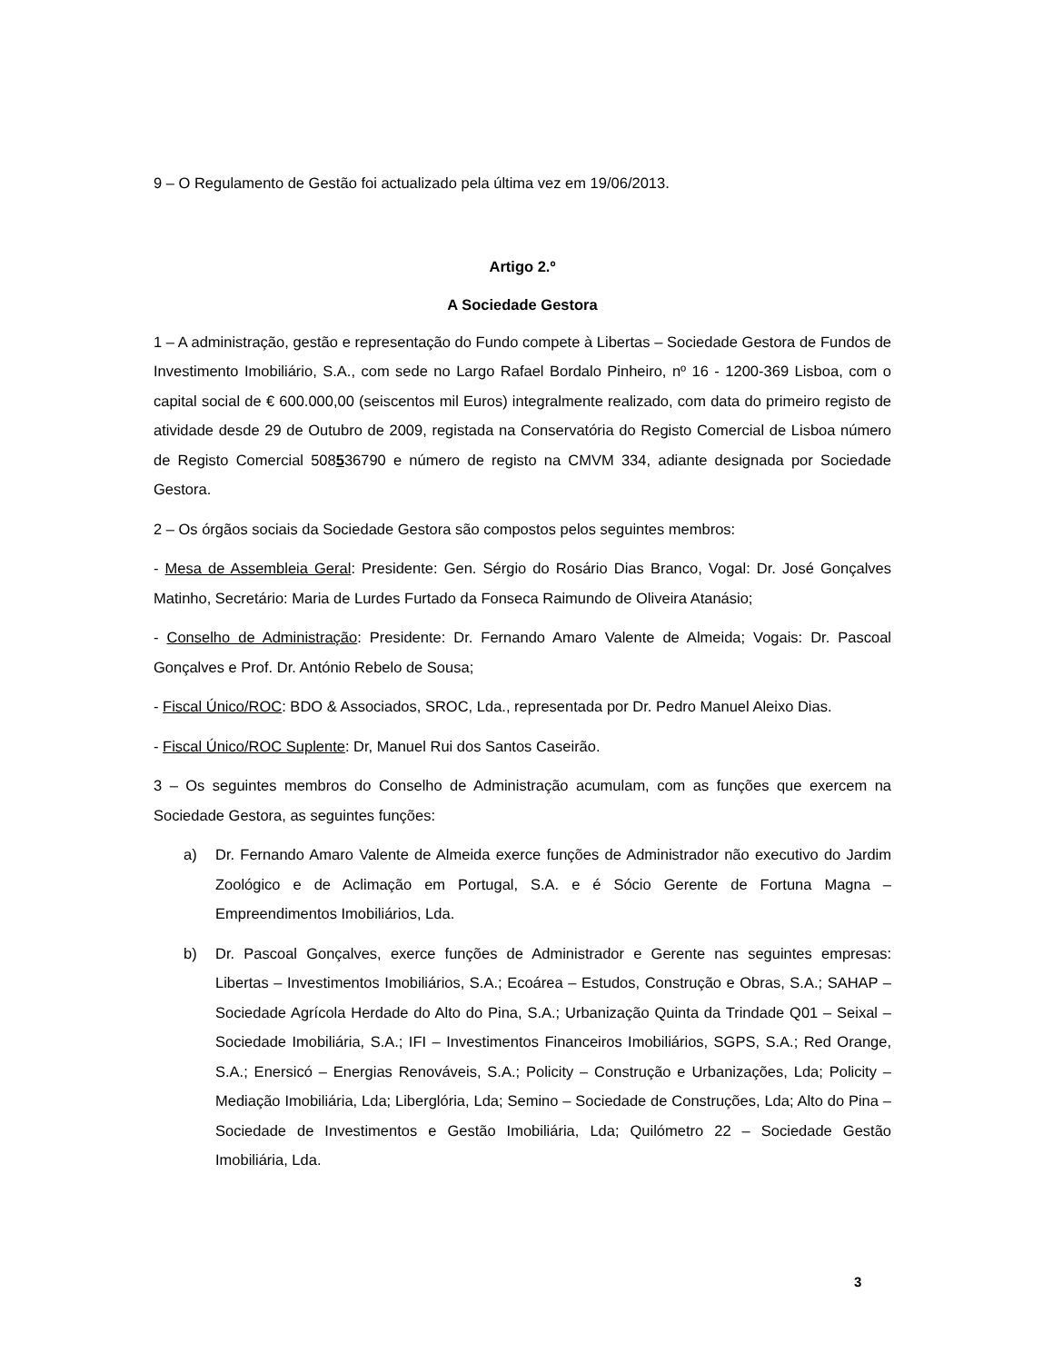9 – O Regulamento de Gestão foi actualizado pela última vez em 19/06/2013.
Artigo 2.º
A Sociedade Gestora
1 – A administração, gestão e representação do Fundo compete à Libertas – Sociedade Gestora de Fundos de Investimento Imobiliário, S.A., com sede no Largo Rafael Bordalo Pinheiro, nº 16 - 1200-369 Lisboa, com o capital social de € 600.000,00 (seiscentos mil Euros) integralmente realizado, com data do primeiro registo de atividade desde 29 de Outubro de 2009, registada na Conservatória do Registo Comercial de Lisboa número de Registo Comercial 508536790 e número de registo na CMVM 334, adiante designada por Sociedade Gestora.
2 – Os órgãos sociais da Sociedade Gestora são compostos pelos seguintes membros:
- Mesa de Assembleia Geral: Presidente: Gen. Sérgio do Rosário Dias Branco, Vogal: Dr. José Gonçalves Matinho, Secretário: Maria de Lurdes Furtado da Fonseca Raimundo de Oliveira Atanásio;
- Conselho de Administração: Presidente: Dr. Fernando Amaro Valente de Almeida; Vogais: Dr. Pascoal Gonçalves e Prof. Dr. António Rebelo de Sousa;
- Fiscal Único/ROC: BDO & Associados, SROC, Lda., representada por Dr. Pedro Manuel Aleixo Dias.
- Fiscal Único/ROC Suplente: Dr, Manuel Rui dos Santos Caseirão.
3 – Os seguintes membros do Conselho de Administração acumulam, com as funções que exercem na Sociedade Gestora, as seguintes funções:
a) Dr. Fernando Amaro Valente de Almeida exerce funções de Administrador não executivo do Jardim Zoológico e de Aclimação em Portugal, S.A. e é Sócio Gerente de Fortuna Magna – Empreendimentos Imobiliários, Lda.
b) Dr. Pascoal Gonçalves, exerce funções de Administrador e Gerente nas seguintes empresas: Libertas – Investimentos Imobiliários, S.A.; Ecoárea – Estudos, Construção e Obras, S.A.; SAHAP – Sociedade Agrícola Herdade do Alto do Pina, S.A.; Urbanização Quinta da Trindade Q01 – Seixal – Sociedade Imobiliária, S.A.; IFI – Investimentos Financeiros Imobiliários, SGPS, S.A.; Red Orange, S.A.; Enersicó – Energias Renováveis, S.A.; Policity – Construção e Urbanizações, Lda; Policity – Mediação Imobiliária, Lda; Liberglória, Lda; Semino – Sociedade de Construções, Lda; Alto do Pina – Sociedade de Investimentos e Gestão Imobiliária, Lda; Quilómetro 22 – Sociedade Gestão Imobiliária, Lda.
3